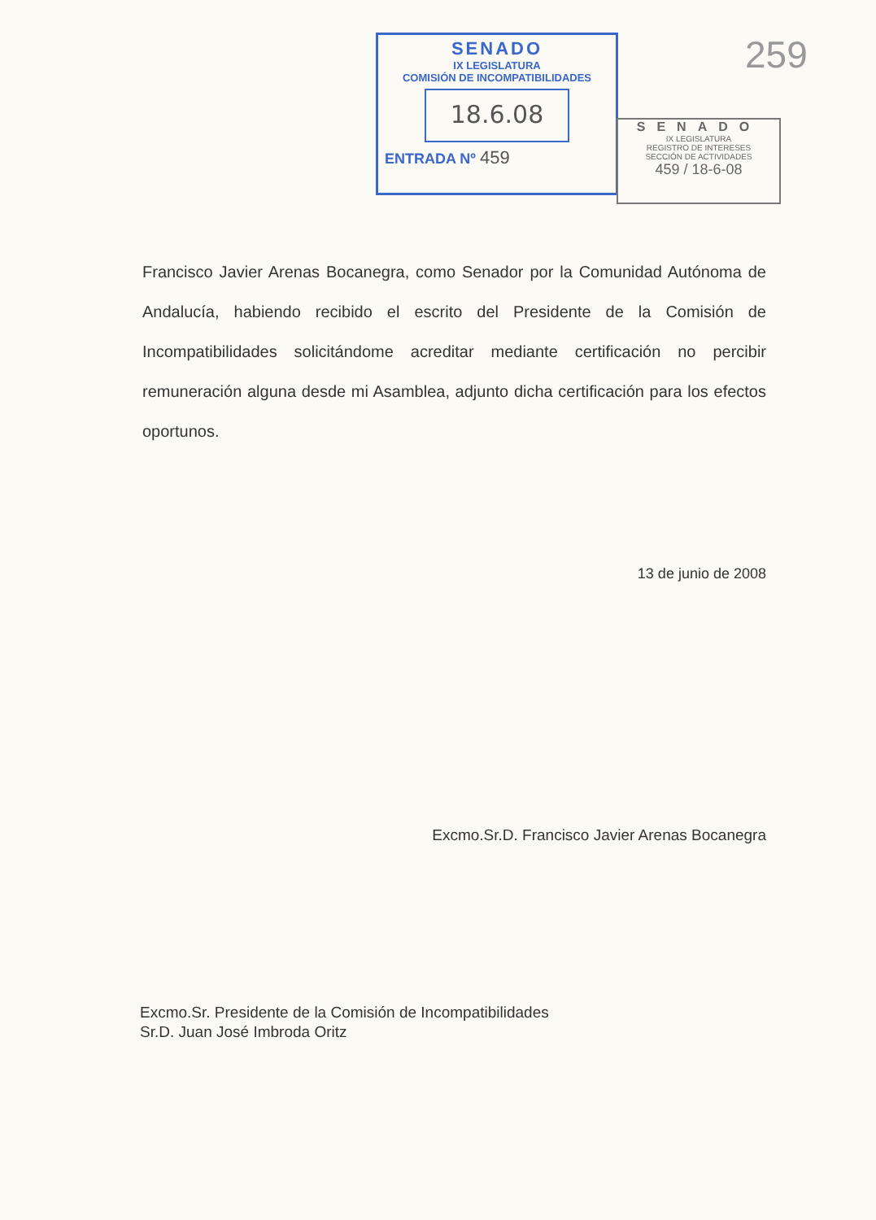SENADO
IX LEGISLATURA
COMISIÓN DE INCOMPATIBILIDADES
18.6.08
ENTRADA Nº 459
SENADO
IX LEGISLATURA
REGISTRO DE INTERESES
SECCIÓN DE ACTIVIDADES
459 / 18-6-08
259
Francisco Javier Arenas Bocanegra, como Senador por la Comunidad Autónoma de Andalucía, habiendo recibido el escrito del Presidente de la Comisión de Incompatibilidades solicitándome acreditar mediante certificación no percibir remuneración alguna desde mi Asamblea, adjunto dicha certificación para los efectos oportunos.
13 de junio de 2008
Excmo.Sr.D. Francisco Javier Arenas Bocanegra
Excmo.Sr. Presidente de la Comisión de Incompatibilidades
Sr.D. Juan José Imbroda Oritz